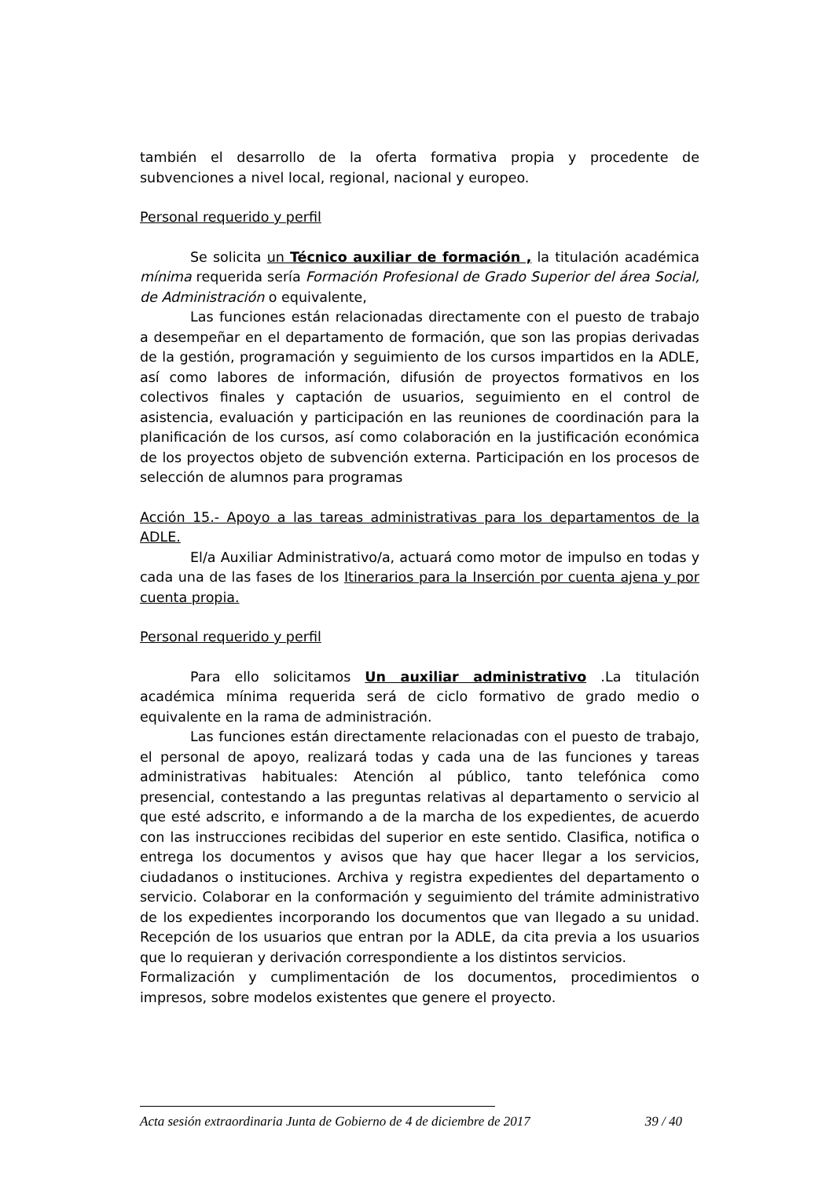también el desarrollo de la oferta formativa propia y procedente de subvenciones a nivel local, regional, nacional y europeo.
Personal requerido y perfil
Se solicita un Técnico auxiliar de formación , la titulación académica mínima requerida sería Formación Profesional de Grado Superior del área Social, de Administración o equivalente,
Las funciones están relacionadas directamente con el puesto de trabajo a desempeñar en el departamento de formación, que son las propias derivadas de la gestión, programación y seguimiento de los cursos impartidos en la ADLE, así como labores de información, difusión de proyectos formativos en los colectivos finales y captación de usuarios, seguimiento en el control de asistencia, evaluación y participación en las reuniones de coordinación para la planificación de los cursos, así como colaboración en la justificación económica de los proyectos objeto de subvención externa. Participación en los procesos de selección de alumnos para programas
Acción 15.- Apoyo a las tareas administrativas para los departamentos de la ADLE.
El/a Auxiliar Administrativo/a, actuará como motor de impulso en todas y cada una de las fases de los Itinerarios para la Inserción por cuenta ajena y por cuenta propia.
Personal requerido y perfil
Para ello solicitamos Un auxiliar administrativo .La titulación académica mínima requerida será de ciclo formativo de grado medio o equivalente en la rama de administración.
Las funciones están directamente relacionadas con el puesto de trabajo, el personal de apoyo, realizará todas y cada una de las funciones y tareas administrativas habituales: Atención al público, tanto telefónica como presencial, contestando a las preguntas relativas al departamento o servicio al que esté adscrito, e informando a de la marcha de los expedientes, de acuerdo con las instrucciones recibidas del superior en este sentido. Clasifica, notifica o entrega los documentos y avisos que hay que hacer llegar a los servicios, ciudadanos o instituciones. Archiva y registra expedientes del departamento o servicio. Colaborar en la conformación y seguimiento del trámite administrativo de los expedientes incorporando los documentos que van llegado a su unidad. Recepción de los usuarios que entran por la ADLE, da cita previa a los usuarios que lo requieran y derivación correspondiente a los distintos servicios.
Formalización y cumplimentación de los documentos, procedimientos o impresos, sobre modelos existentes que genere el proyecto.
Acta sesión extraordinaria Junta de Gobierno de 4 de diciembre de 2017 39 / 40